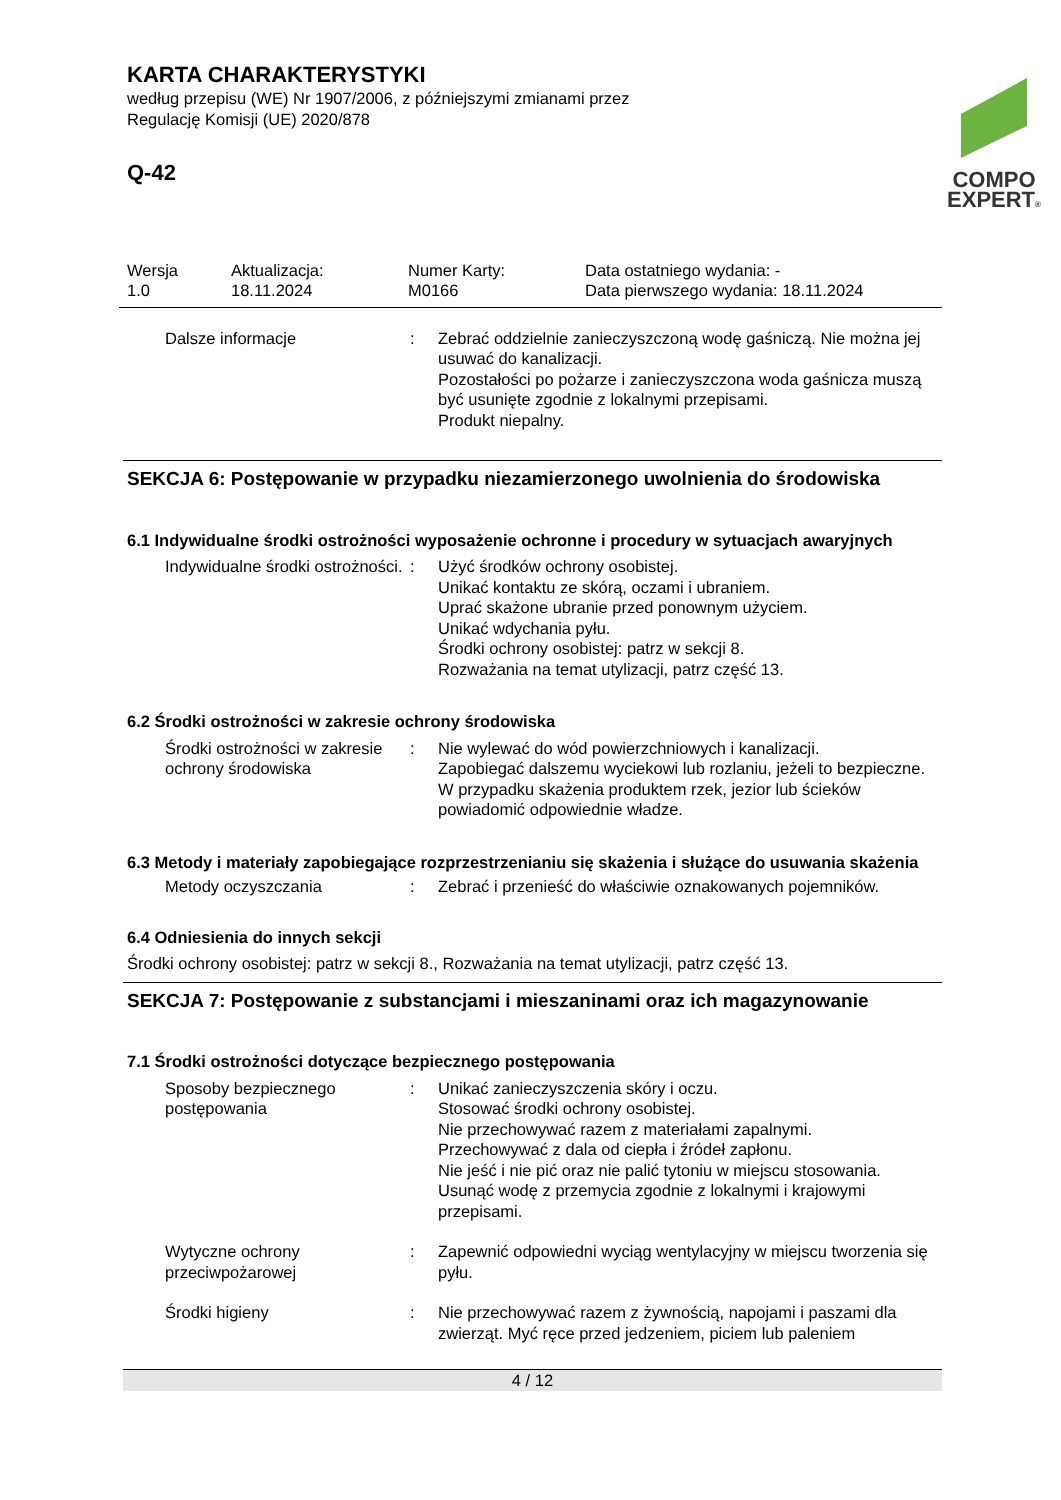COMPO
EXPERT®
KARTA CHARAKTERYSTYKI
według przepisu (WE) Nr 1907/2006, z późniejszymi zmianami przez
Regulację Komisji (UE) 2020/878
Q-42
Wersja
1.0
Aktualizacja:
18.11.2024
Numer Karty:
M0166
Data ostatniego wydania: -
Data pierwszego wydania: 18.11.2024
Dalsze informacje : Zebrać oddzielnie zanieczyszczoną wodę gaśniczą. Nie można jej usuwać do kanalizacji.
Pozostałości po pożarze i zanieczyszczona woda gaśnicza muszą być usunięte zgodnie z lokalnymi przepisami.
Produkt niepalny.
SEKCJA 6: Postępowanie w przypadku niezamierzonego uwolnienia do środowiska
6.1 Indywidualne środki ostrożności wyposażenie ochronne i procedury w sytuacjach awaryjnych
Indywidualne środki ostrożności.
: Użyć środków ochrony osobistej.
Unikać kontaktu ze skórą, oczami i ubraniem.
Uprać skażone ubranie przed ponownym użyciem.
Unikać wdychania pyłu.
Środki ochrony osobistej: patrz w sekcji 8.
Rozważania na temat utylizacji, patrz część 13.
6.2 Środki ostrożności w zakresie ochrony środowiska
Środki ostrożności w zakresie ochrony środowiska
: Nie wylewać do wód powierzchniowych i kanalizacji.
Zapobiegać dalszemu wyciekowi lub rozlaniu, jeżeli to bezpieczne.
W przypadku skażenia produktem rzek, jezior lub ścieków powiadomić odpowiednie władze.
6.3 Metody i materiały zapobiegające rozprzestrzenianiu się skażenia i służące do usuwania skażenia
Metody oczyszczania : Zebrać i przenieść do właściwie oznakowanych pojemników.
6.4 Odniesienia do innych sekcji
Środki ochrony osobistej: patrz w sekcji 8., Rozważania na temat utylizacji, patrz część 13.
SEKCJA 7: Postępowanie z substancjami i mieszaninami oraz ich magazynowanie
7.1 Środki ostrożności dotyczące bezpiecznego postępowania
Sposoby bezpiecznego postępowania
: Unikać zanieczyszczenia skóry i oczu.
Stosować środki ochrony osobistej.
Nie przechowywać razem z materiałami zapalnymi.
Przechowywać z dala od ciepła i źródeł zapłonu.
Nie jeść i nie pić oraz nie palić tytoniu w miejscu stosowania.
Usunąć wodę z przemycia zgodnie z lokalnymi i krajowymi przepisami.
Wytyczne ochrony przeciwpożarowej
: Zapewnić odpowiedni wyciąg wentylacyjny w miejscu tworzenia się pyłu.
Środki higieny : Nie przechowywać razem z żywnością, napojami i paszami dla zwierząt. Myć ręce przed jedzeniem, piciem lub paleniem
4 / 12